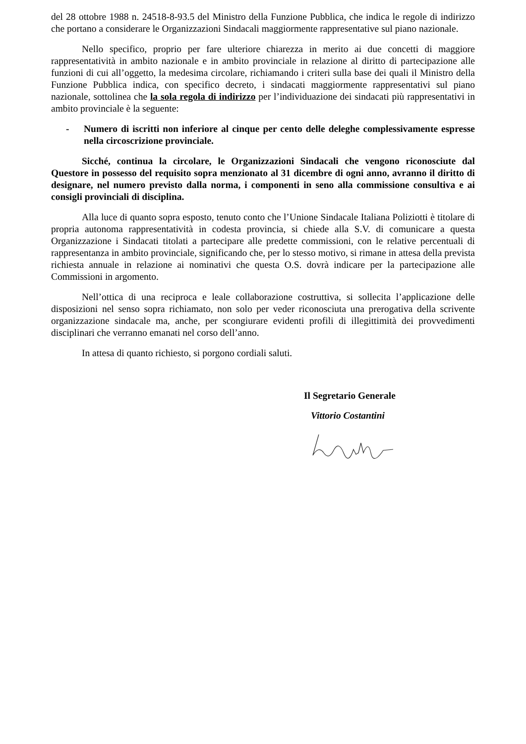del 28 ottobre 1988 n. 24518-8-93.5 del Ministro della Funzione Pubblica, che indica le regole di indirizzo che portano a considerare le Organizzazioni Sindacali maggiormente rappresentative sul piano nazionale.
Nello specifico, proprio per fare ulteriore chiarezza in merito ai due concetti di maggiore rappresentatività in ambito nazionale e in ambito provinciale in relazione al diritto di partecipazione alle funzioni di cui all’oggetto, la medesima circolare, richiamando i criteri sulla base dei quali il Ministro della Funzione Pubblica indica, con specifico decreto, i sindacati maggiormente rappresentativi sul piano nazionale, sottolinea che la sola regola di indirizzo per l’individuazione dei sindacati più rappresentativi in ambito provinciale è la seguente:
- Numero di iscritti non inferiore al cinque per cento delle deleghe complessivamente espresse nella circoscrizione provinciale.
Sicché, continua la circolare, le Organizzazioni Sindacali che vengono riconosciute dal Questore in possesso del requisito sopra menzionato al 31 dicembre di ogni anno, avranno il diritto di designare, nel numero previsto dalla norma, i componenti in seno alla commissione consultiva e ai consigli provinciali di disciplina.
Alla luce di quanto sopra esposto, tenuto conto che l’Unione Sindacale Italiana Poliziotti è titolare di propria autonoma rappresentatività in codesta provincia, si chiede alla S.V. di comunicare a questa Organizzazione i Sindacati titolati a partecipare alle predette commissioni, con le relative percentuali di rappresentanza in ambito provinciale, significando che, per lo stesso motivo, si rimane in attesa della prevista richiesta annuale in relazione ai nominativi che questa O.S. dovrà indicare per la partecipazione alle Commissioni in argomento.
Nell’ottica di una reciproca e leale collaborazione costruttiva, si sollecita l’applicazione delle disposizioni nel senso sopra richiamato, non solo per veder riconosciuta una prerogativa della scrivente organizzazione sindacale ma, anche, per scongiurare evidenti profili di illegittimità dei provvedimenti disciplinari che verranno emanati nel corso dell’anno.
In attesa di quanto richiesto, si porgono cordiali saluti.
Il Segretario Generale
Vittorio Costantini